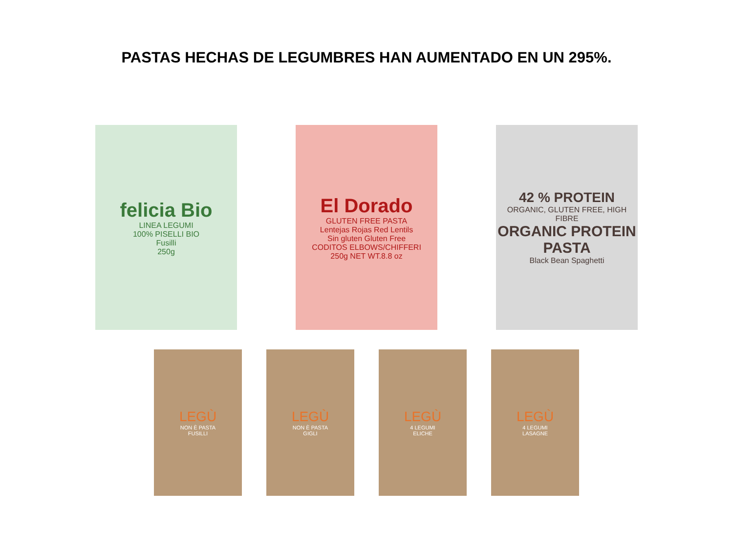PASTAS HECHAS DE LEGUMBRES HAN AUMENTADO EN UN 295%.
felicia Bio
LINEA LEGUMI
100% PISELLI BIO
Fusilli
250g
El Dorado
GLUTEN FREE PASTA
Lentejas Rojas Red Lentils
Sin gluten Gluten Free
CODITOS ELBOWS/CHIFFERI
250g NET WT.8.8 oz
42 % PROTEIN
ORGANIC, GLUTEN FREE, HIGH FIBRE
ORGANIC PROTEIN PASTA
Black Bean Spaghetti
LEGÙ
NON È PASTA
FUSILLI
LEGÙ
NON È PASTA
GIGLI
LEGÙ
4 LEGUMI
ELICHE
LEGÙ
4 LEGUMI
LASAGNE